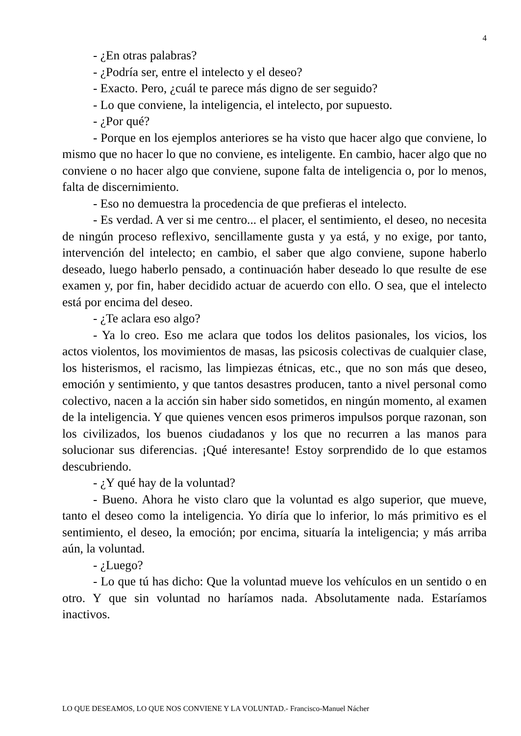4
- ¿En otras palabras?
- ¿Podría ser, entre el intelecto y el deseo?
- Exacto. Pero, ¿cuál te parece más digno de ser seguido?
- Lo que conviene, la inteligencia, el intelecto, por supuesto.
- ¿Por qué?
- Porque en los ejemplos anteriores se ha visto que hacer algo que conviene, lo mismo que no hacer lo que no conviene, es inteligente. En cambio, hacer algo que no conviene o no hacer algo que conviene, supone falta de inteligencia o, por lo menos, falta de discernimiento.
- Eso no demuestra la procedencia de que prefieras el intelecto.
- Es verdad. A ver si me centro... el placer, el sentimiento, el deseo, no necesita de ningún proceso reflexivo, sencillamente gusta y ya está, y no exige, por tanto, intervención del intelecto; en cambio, el saber que algo conviene, supone haberlo deseado, luego haberlo pensado, a continuación haber deseado lo que resulte de ese examen y, por fin, haber decidido actuar de acuerdo con ello. O sea, que el intelecto está por encima del deseo.
- ¿Te aclara eso algo?
- Ya lo creo. Eso me aclara que todos los delitos pasionales, los vicios, los actos violentos, los movimientos de masas, las psicosis colectivas de cualquier clase, los histerismos, el racismo, las limpiezas étnicas, etc., que no son más que deseo, emoción y sentimiento, y que tantos desastres producen, tanto a nivel personal como colectivo, nacen a la acción sin haber sido sometidos, en ningún momento, al examen de la inteligencia. Y que quienes vencen esos primeros impulsos porque razonan, son los civilizados, los buenos ciudadanos y los que no recurren a las manos para solucionar sus diferencias. ¡Qué interesante! Estoy sorprendido de lo que estamos descubriendo.
- ¿Y qué hay de la voluntad?
- Bueno. Ahora he visto claro que la voluntad es algo superior, que mueve, tanto el deseo como la inteligencia. Yo diría que lo inferior, lo más primitivo es el sentimiento, el deseo, la emoción; por encima, situaría la inteligencia; y más arriba aún, la voluntad.
- ¿Luego?
- Lo que tú has dicho: Que la voluntad mueve los vehículos en un sentido o en otro. Y que sin voluntad no haríamos nada. Absolutamente nada. Estaríamos inactivos.
LO QUE DESEAMOS, LO QUE NOS CONVIENE Y LA VOLUNTAD.- Francisco-Manuel Nácher